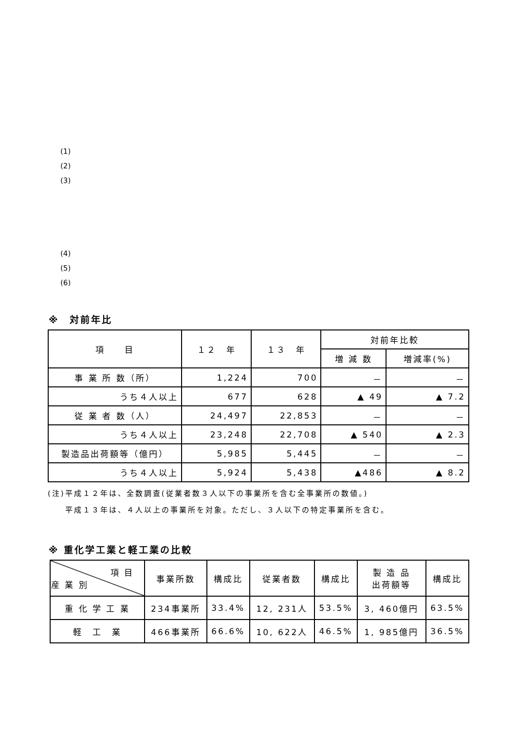(1)
(2)
(3)
(4)
(5)
(6)
※　対前年比
| 項 目 | １２ 年 | １３ 年 | 対前年比較 | |
| --- | --- | --- | --- | --- |
| | | | 増 減 数 | 増減率(%) |
| 事 業 所 数（所） | 1,224 | 700 | － | － |
| うち４人以上 | 677 | 628 | ▲ 49 | ▲ 7.2 |
| 従 業 者 数（人） | 24,497 | 22,853 | － | － |
| うち４人以上 | 23,248 | 22,708 | ▲ 540 | ▲ 2.3 |
| 製造品出荷額等（億円） | 5,985 | 5,445 | － | － |
| うち４人以上 | 5,924 | 5,438 | ▲486 | ▲ 8.2 |
(注)平成１２年は、全数調査(従業者数３人以下の事業所を含む全事業所の数値。)
　　平成１３年は、４人以上の事業所を対象。ただし、３人以下の特定事業所を含む。
※ 重化学工業と軽工業の比較
| 項 目 産 業 別 | 事業所数 | 構成比 | 従業者数 | 構成比 | 製 造 品 出荷額等 | 構成比 |
| --- | --- | --- | --- | --- | --- | --- |
| 重 化 学 工 業 | 234事業所 | 33.4% | 12, 231人 | 53.5% | 3, 460億円 | 63.5% |
| 軽 工 業 | 466事業所 | 66.6% | 10, 622人 | 46.5% | 1, 985億円 | 36.5% |